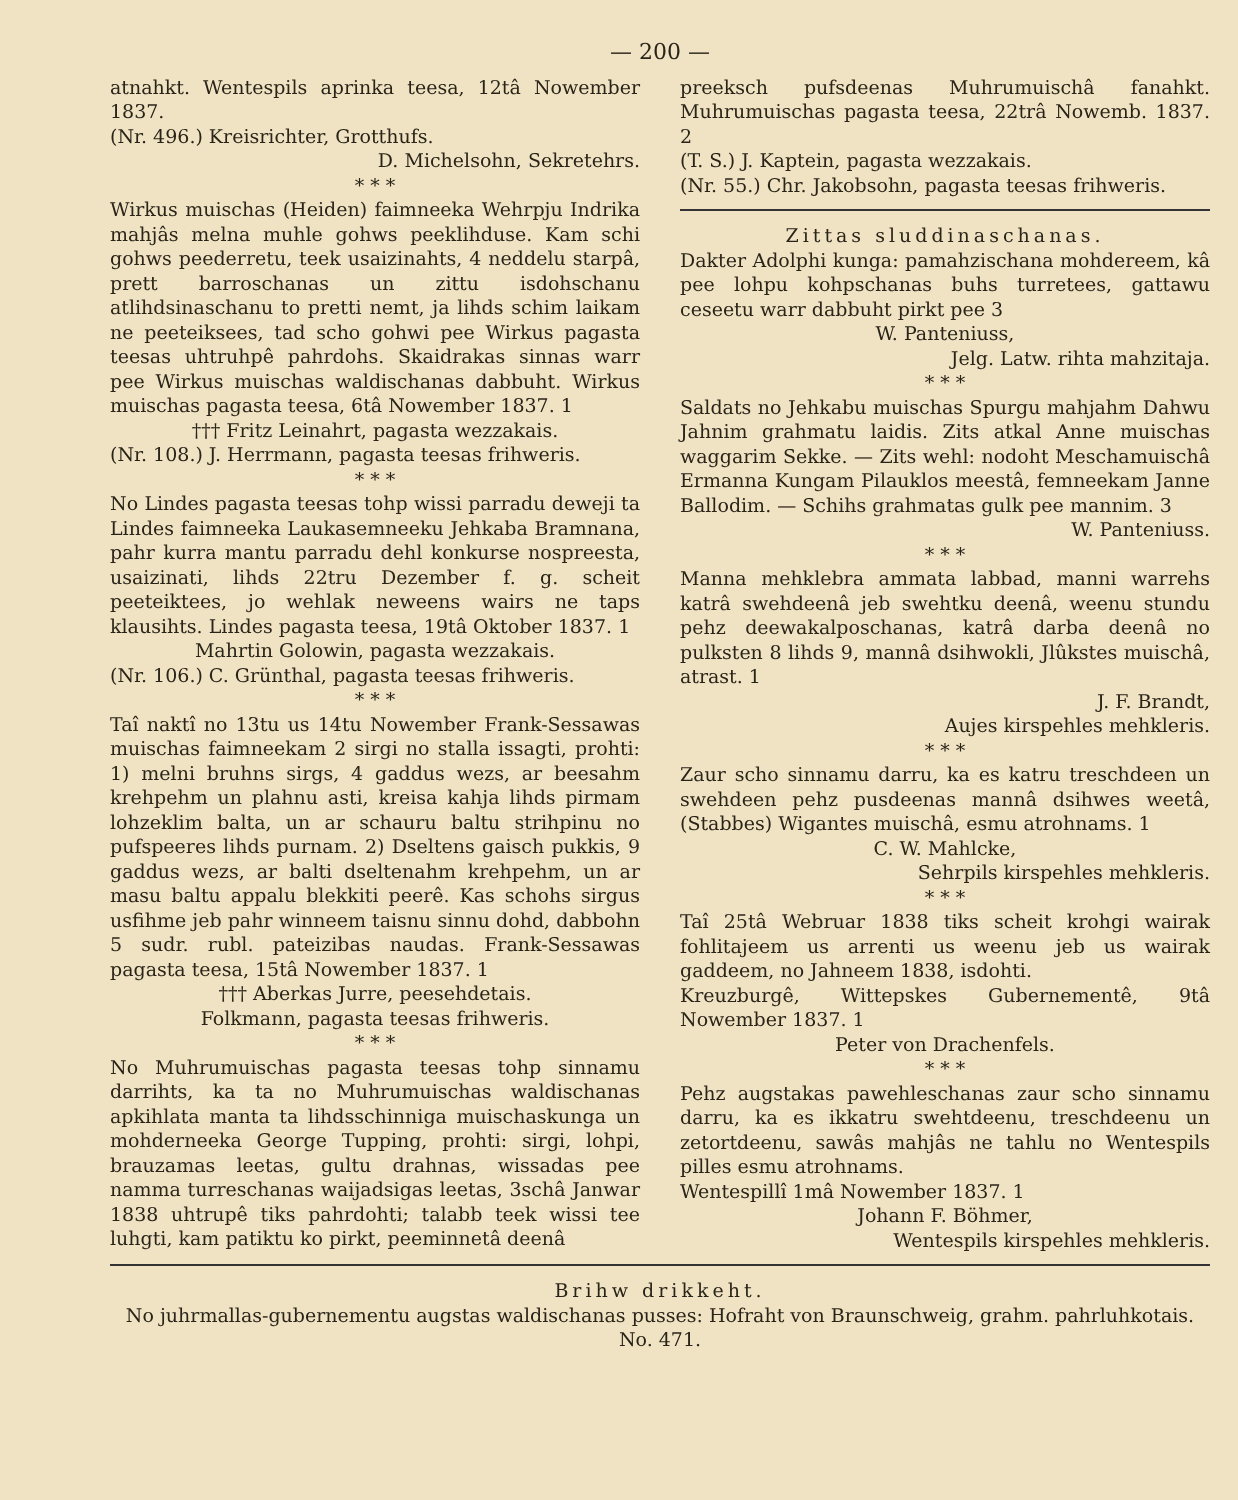— 200 —
atnahkt. Wentespils aprinka teesa, 12tâ Nowember 1837.
(Nr. 496.) Kreisrichter, Grotthufs.
D. Michelsohn, Sekretehrs.
* * *
Wirkus muischas (Heiden) faimneeka Wehrpju Indrika mahjâs melna muhle gohws peeklihduse. Kam schi gohws peederretu, teek usaizinahts, 4 neddelu starpâ, prett barroschanas un zittu isdohschanu atlihdsinaschanu to pretti nemt, ja lihds schim laikam ne peeteiksees, tad scho gohwi pee Wirkus pagasta teesas uhtruhpê pahrdohs. Skaidrakas sinnas warr pee Wirkus muischas waldischanas dabbuht. Wirkus muischas pagasta teesa, 6tâ Nowember 1837. 1
††† Fritz Leinahrt, pagasta wezzakais.
(Nr. 108.) J. Herrmann, pagasta teesas frihweris.
* * *
No Lindes pagasta teesas tohp wissi parradu deweji ta Lindes faimneeka Laukasemneeku Jehkaba Bramnana, pahr kurra mantu parradu dehl konkurse nospreesta, usaizinati, lihds 22tru Dezember f. g. scheit peeteiktees, jo wehlak neweens wairs ne taps klausihts. Lindes pagasta teesa, 19tâ Oktober 1837. 1
Mahrtin Golowin, pagasta wezzakais.
(Nr. 106.) C. Grünthal, pagasta teesas frihweris.
* * *
Taî naktî no 13tu us 14tu Nowember Frank-Sessawas muischas faimneekam 2 sirgi no stalla issagti, prohti: 1) melni bruhns sirgs, 4 gaddus wezs, ar beesahm krehpehm un plahnu asti, kreisa kahja lihds pirmam lohzeklim balta, un ar schauru baltu strihpinu no pufspeeres lihds purnam. 2) Dseltens gaisch pukkis, 9 gaddus wezs, ar balti dseltenahm krehpehm, un ar masu baltu appalu blekkiti peerê. Kas schohs sirgus usfihme jeb pahr winneem taisnu sinnu dohd, dabbohn 5 sudr. rubl. pateizibas naudas. Frank-Sessawas pagasta teesa, 15tâ Nowember 1837. 1
††† Aberkas Jurre, peesehdetais.
Folkmann, pagasta teesas frihweris.
* * *
No Muhrumuischas pagasta teesas tohp sinnamu darrihts, ka ta no Muhrumuischas waldischanas apkihlata manta ta lihdsschinniga muischaskunga un mohderneeka George Tupping, prohti: sirgi, lohpi, brauzamas leetas, gultu drahnas, wissadas pee namma turreschanas waijadsigas leetas, 3schâ Janwar 1838 uhtrupê tiks pahrdohti; talabb teek wissi tee luhgti, kam patiktu ko pirkt, peeminnetâ deenâ
preeksch pufsdeenas Muhrumuischâ fanahkt. Muhrumuischas pagasta teesa, 22trâ Nowemb. 1837. 2
(T. S.) J. Kaptein, pagasta wezzakais.
(Nr. 55.) Chr. Jakobsohn, pagasta teesas frihweris.
Zittas sluddinaschanas.
Dakter Adolphi kunga: pamahzischana mohdereem, kâ pee lohpu kohpschanas buhs turretees, gattawu ceseetu warr dabbuht pirkt pee 3
W. Panteniuss,
Jelg. Latw. rihta mahzitaja.
* * *
Saldats no Jehkabu muischas Spurgu mahjahm Dahwu Jahnim grahmatu laidis. Zits atkal Anne muischas waggarim Sekke. — Zits wehl: nodoht Meschamuischâ Ermanna Kungam Pilauklos meestâ, femneekam Janne Ballodim. — Schihs grahmatas gulk pee mannim. 3
W. Panteniuss.
* * *
Manna mehklebra ammata labbad, manni warrehs katrâ swehdeenâ jeb swehtku deenâ, weenu stundu pehz deewakalposchanas, katrâ darba deenâ no pulksten 8 lihds 9, mannâ dsihwokli, Jlûkstes muischâ, atrast. 1
J. F. Brandt,
Aujes kirspehles mehkleris.
* * *
Zaur scho sinnamu darru, ka es katru treschdeen un swehdeen pehz pusdeenas mannâ dsihwes weetâ, (Stabbes) Wigantes muischâ, esmu atrohnams. 1
C. W. Mahlcke,
Sehrpils kirspehles mehkleris.
* * *
Taî 25tâ Webruar 1838 tiks scheit krohgi wairak fohlitajeem us arrenti us weenu jeb us wairak gaddeem, no Jahneem 1838, isdohti.
Kreuzburgê, Wittepskes Gubernementê, 9tâ Nowember 1837. 1
Peter von Drachenfels.
* * *
Pehz augstakas pawehleschanas zaur scho sinnamu darru, ka es ikkatru swehtdeenu, treschdeenu un zetortdeenu, sawâs mahjâs ne tahlu no Wentespils pilles esmu atrohnams.
Wentespillî 1mâ Nowember 1837. 1
Johann F. Böhmer,
Wentespils kirspehles mehkleris.
Brihw drikkeht.
No juhrmallas-gubernementu augstas waldischanas pusses: Hofraht von Braunschweig, grahm. pahrluhkotais.
No. 471.